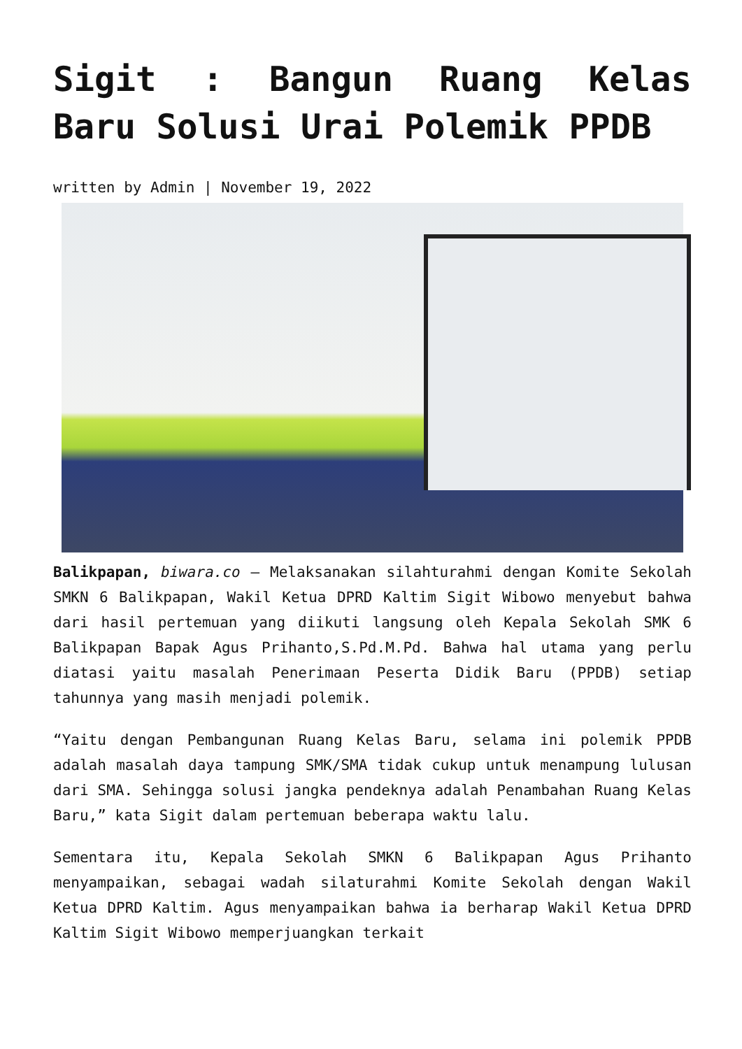Sigit : Bangun Ruang Kelas Baru Solusi Urai Polemik PPDB
written by Admin | November 19, 2022
Balikpapan, biwara.co – Melaksanakan silahturahmi dengan Komite Sekolah SMKN 6 Balikpapan, Wakil Ketua DPRD Kaltim Sigit Wibowo menyebut bahwa dari hasil pertemuan yang diikuti langsung oleh Kepala Sekolah SMK 6 Balikpapan Bapak Agus Prihanto,S.Pd.M.Pd. Bahwa hal utama yang perlu diatasi yaitu masalah Penerimaan Peserta Didik Baru (PPDB) setiap tahunnya yang masih menjadi polemik.
“Yaitu dengan Pembangunan Ruang Kelas Baru, selama ini polemik PPDB adalah masalah daya tampung SMK/SMA tidak cukup untuk menampung lulusan dari SMA. Sehingga solusi jangka pendeknya adalah Penambahan Ruang Kelas Baru,” kata Sigit dalam pertemuan beberapa waktu lalu.
Sementara itu, Kepala Sekolah SMKN 6 Balikpapan Agus Prihanto menyampaikan, sebagai wadah silaturahmi Komite Sekolah dengan Wakil Ketua DPRD Kaltim. Agus menyampaikan bahwa ia berharap Wakil Ketua DPRD Kaltim Sigit Wibowo memperjuangkan terkait